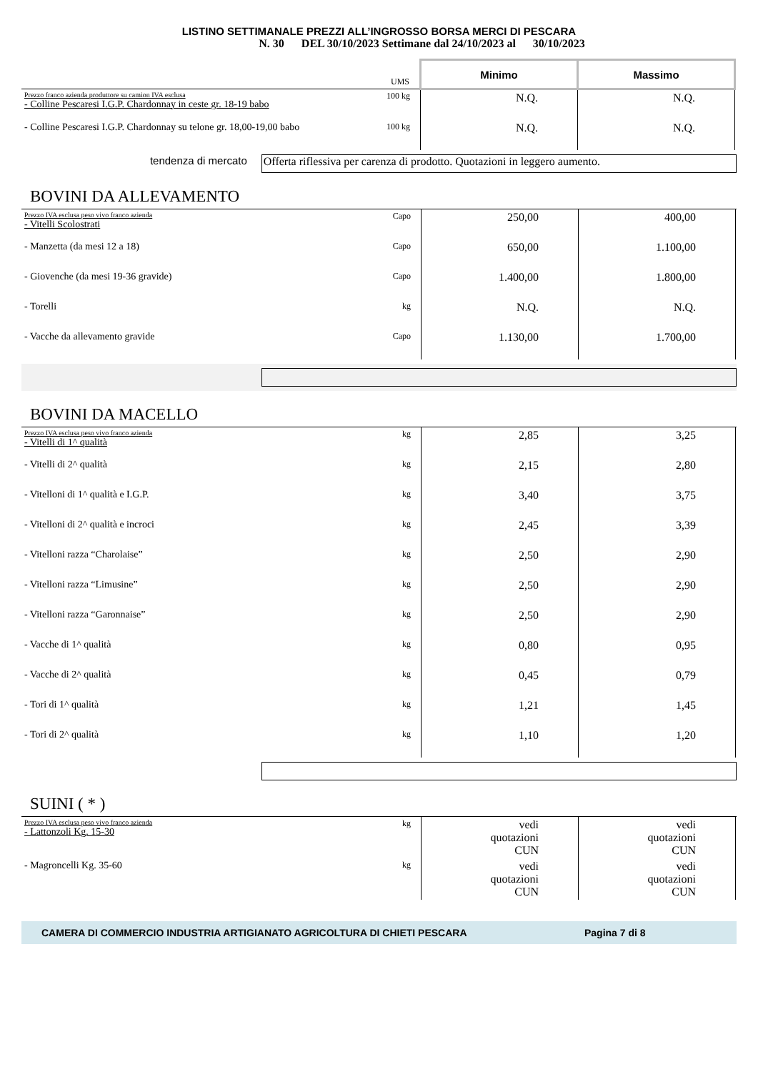LISTINO SETTIMANALE PREZZI ALL’INGROSSO BORSA MERCI DI PESCARA
N. 30 DEL 30/10/2023 Settimane dal 24/10/2023 al 30/10/2023
| | UMS | Minimo | Massimo |
| Prezzo franco azienda produttore su camion IVA esclusa - Colline Pescaresi I.G.P. Chardonnay in ceste gr. 18-19 babo | 100 kg | N.Q. | N.Q. |
| - Colline Pescaresi I.G.P. Chardonnay su telone gr. 18,00-19,00 babo | 100 kg | N.Q. | N.Q. |
tendenza di mercato
Offerta riflessiva per carenza di prodotto. Quotazioni in leggero aumento.
BOVINI DA ALLEVAMENTO
| Prezzo IVA esclusa peso vivo franco azienda - Vitelli Scolostrati | Capo | 250,00 | 400,00 |
| - Manzetta (da mesi 12 a 18) | Capo | 650,00 | 1.100,00 |
| - Giovenche (da mesi 19-36 gravide) | Capo | 1.400,00 | 1.800,00 |
| - Torelli | kg | N.Q. | N.Q. |
| - Vacche da allevamento gravide | Capo | 1.130,00 | 1.700,00 |
BOVINI DA MACELLO
| Prezzo IVA esclusa peso vivo franco azienda - Vitelli di 1^ qualità | kg | 2,85 | 3,25 |
| - Vitelli di 2^ qualità | kg | 2,15 | 2,80 |
| - Vitelloni di 1^ qualità e I.G.P. | kg | 3,40 | 3,75 |
| - Vitelloni di 2^ qualità e incroci | kg | 2,45 | 3,39 |
| - Vitelloni razza “Charolaise” | kg | 2,50 | 2,90 |
| - Vitelloni razza “Limusine” | kg | 2,50 | 2,90 |
| - Vitelloni razza “Garonnaise” | kg | 2,50 | 2,90 |
| - Vacche di 1^ qualità | kg | 0,80 | 0,95 |
| - Vacche di 2^ qualità | kg | 0,45 | 0,79 |
| - Tori di 1^ qualità | kg | 1,21 | 1,45 |
| - Tori di 2^ qualità | kg | 1,10 | 1,20 |
SUINI ( * )
| Prezzo IVA esclusa peso vivo franco azienda - Lattonzoli Kg. 15-30 | kg | vedi quotazioni CUN | vedi quotazioni CUN |
| - Magroncelli Kg. 35-60 | kg | vedi quotazioni CUN | vedi quotazioni CUN |
CAMERA DI COMMERCIO INDUSTRIA ARTIGIANATO AGRICOLTURA DI CHIETI PESCARA Pagina 7 di 8